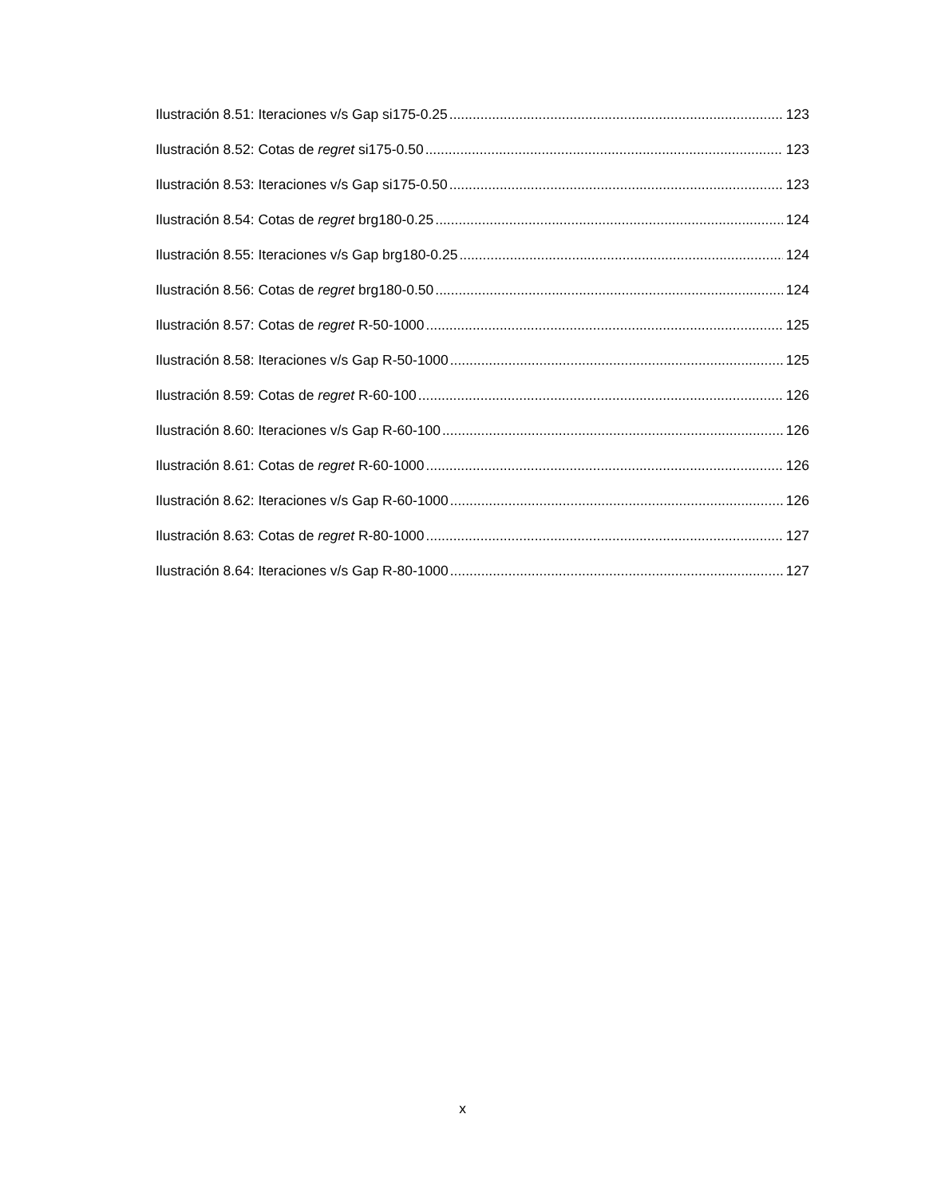Ilustración 8.51: Iteraciones v/s Gap si175-0.25 123
Ilustración 8.52: Cotas de regret si175-0.50 123
Ilustración 8.53: Iteraciones v/s Gap si175-0.50 123
Ilustración 8.54: Cotas de regret brg180-0.25 124
Ilustración 8.55: Iteraciones v/s Gap brg180-0.25 124
Ilustración 8.56: Cotas de regret brg180-0.50 124
Ilustración 8.57: Cotas de regret R-50-1000 125
Ilustración 8.58: Iteraciones v/s Gap R-50-1000 125
Ilustración 8.59: Cotas de regret R-60-100 126
Ilustración 8.60: Iteraciones v/s Gap R-60-100 126
Ilustración 8.61: Cotas de regret R-60-1000 126
Ilustración 8.62: Iteraciones v/s Gap R-60-1000 126
Ilustración 8.63: Cotas de regret R-80-1000 127
Ilustración 8.64: Iteraciones v/s Gap R-80-1000 127
x